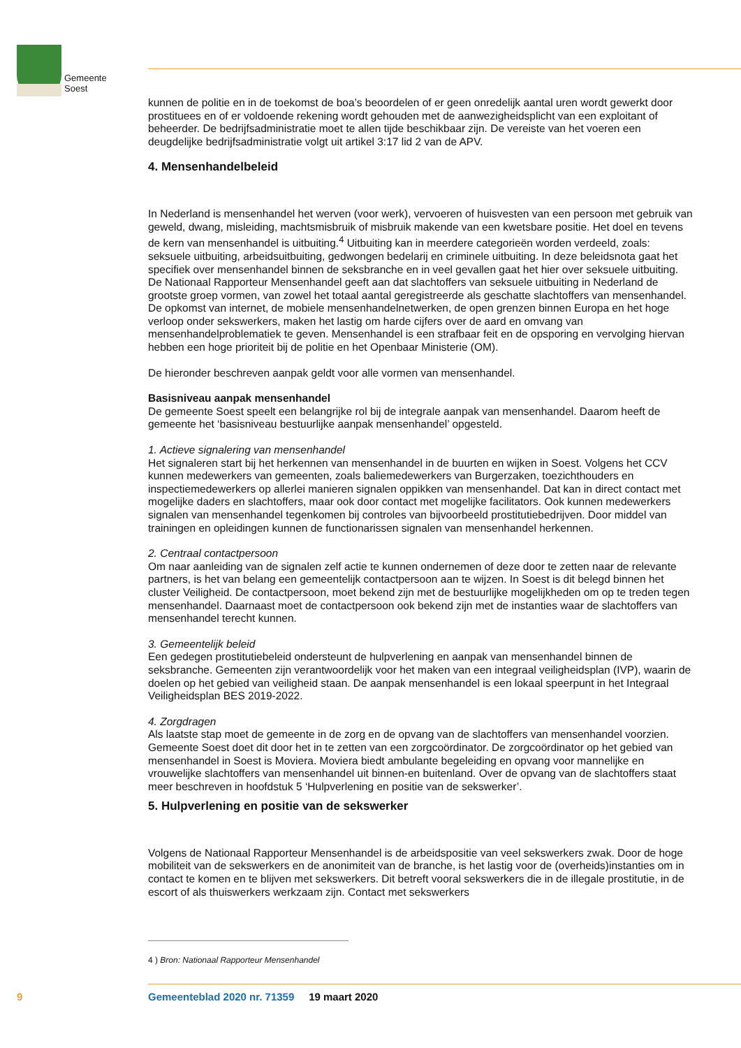Gemeente
Soest
kunnen de politie en in de toekomst de boa’s beoordelen of er geen onredelijk aantal uren wordt gewerkt door prostituees en of er voldoende rekening wordt gehouden met de aanwezigheidsplicht van een exploitant of beheerder. De bedrijfsadministratie moet te allen tijde beschikbaar zijn. De vereiste van het voeren een deugdelijke bedrijfsadministratie volgt uit artikel 3:17 lid 2 van de APV.
4. Mensenhandelbeleid
In Nederland is mensenhandel het werven (voor werk), vervoeren of huisvesten van een persoon met gebruik van geweld, dwang, misleiding, machtsmisbruik of misbruik makende van een kwetsbare positie. Het doel en tevens de kern van mensenhandel is uitbuiting.<sup>4</sup> Uitbuiting kan in meerdere categorieën worden verdeeld, zoals: seksuele uitbuiting, arbeidsuitbuiting, gedwongen bedelarij en criminele uitbuiting. In deze beleidsnota gaat het specifiek over mensenhandel binnen de seksbranche en in veel gevallen gaat het hier over seksuele uitbuiting.
De Nationaal Rapporteur Mensenhandel geeft aan dat slachtoffers van seksuele uitbuiting in Nederland de grootste groep vormen, van zowel het totaal aantal geregistreerde als geschatte slachtoffers van mensenhandel. De opkomst van internet, de mobiele mensenhandelnetwerken, de open grenzen binnen Europa en het hoge verloop onder sekswerkers, maken het lastig om harde cijfers over de aard en omvang van mensenhandelproblematiek te geven. Mensenhandel is een strafbaar feit en de opsporing en vervolging hiervan hebben een hoge prioriteit bij de politie en het Openbaar Ministerie (OM).
De hieronder beschreven aanpak geldt voor alle vormen van mensenhandel.
Basisniveau aanpak mensenhandel
De gemeente Soest speelt een belangrijke rol bij de integrale aanpak van mensenhandel. Daarom heeft de gemeente het ‘basisniveau bestuurlijke aanpak mensenhandel’ opgesteld.
1. Actieve signalering van mensenhandel
Het signaleren start bij het herkennen van mensenhandel in de buurten en wijken in Soest. Volgens het CCV kunnen medewerkers van gemeenten, zoals baliemedewerkers van Burgerzaken, toezichthouders en inspectiemedewerkers op allerlei manieren signalen oppikken van mensenhandel. Dat kan in direct contact met mogelijke daders en slachtoffers, maar ook door contact met mogelijke facilitators. Ook kunnen medewerkers signalen van mensenhandel tegenkomen bij controles van bijvoorbeeld prostitutiebedrijven. Door middel van trainingen en opleidingen kunnen de functionarissen signalen van mensenhandel herkennen.
2. Centraal contactpersoon
Om naar aanleiding van de signalen zelf actie te kunnen ondernemen of deze door te zetten naar de relevante partners, is het van belang een gemeentelijk contactpersoon aan te wijzen. In Soest is dit belegd binnen het cluster Veiligheid. De contactpersoon, moet bekend zijn met de bestuurlijke mogelijkheden om op te treden tegen mensenhandel. Daarnaast moet de contactpersoon ook bekend zijn met de instanties waar de slachtoffers van mensenhandel terecht kunnen.
3. Gemeentelijk beleid
Een gedegen prostitutiebeleid ondersteunt de hulpverlening en aanpak van mensenhandel binnen de seksbranche. Gemeenten zijn verantwoordelijk voor het maken van een integraal veiligheidsplan (IVP), waarin de doelen op het gebied van veiligheid staan. De aanpak mensenhandel is een lokaal speerpunt in het Integraal Veiligheidsplan BES 2019-2022.
4. Zorgdragen
Als laatste stap moet de gemeente in de zorg en de opvang van de slachtoffers van mensenhandel voorzien. Gemeente Soest doet dit door het in te zetten van een zorgcoördinator. De zorgcoördinator op het gebied van mensenhandel in Soest is Moviera. Moviera biedt ambulante begeleiding en opvang voor mannelijke en vrouwelijke slachtoffers van mensenhandel uit binnen-en buitenland. Over de opvang van de slachtoffers staat meer beschreven in hoofdstuk 5 ‘Hulpverlening en positie van de sekswerker’.
5. Hulpverlening en positie van de sekswerker
Volgens de Nationaal Rapporteur Mensenhandel is de arbeidspositie van veel sekswerkers zwak. Door de hoge mobiliteit van de sekswerkers en de anonimiteit van de branche, is het lastig voor de (overheids)instanties om in contact te komen en te blijven met sekswerkers. Dit betreft vooral sekswerkers die in de illegale prostitutie, in de escort of als thuiswerkers werkzaam zijn. Contact met sekswerkers
4 ) Bron: Nationaal Rapporteur Mensenhandel
9 Gemeenteblad 2020 nr. 71359 19 maart 2020